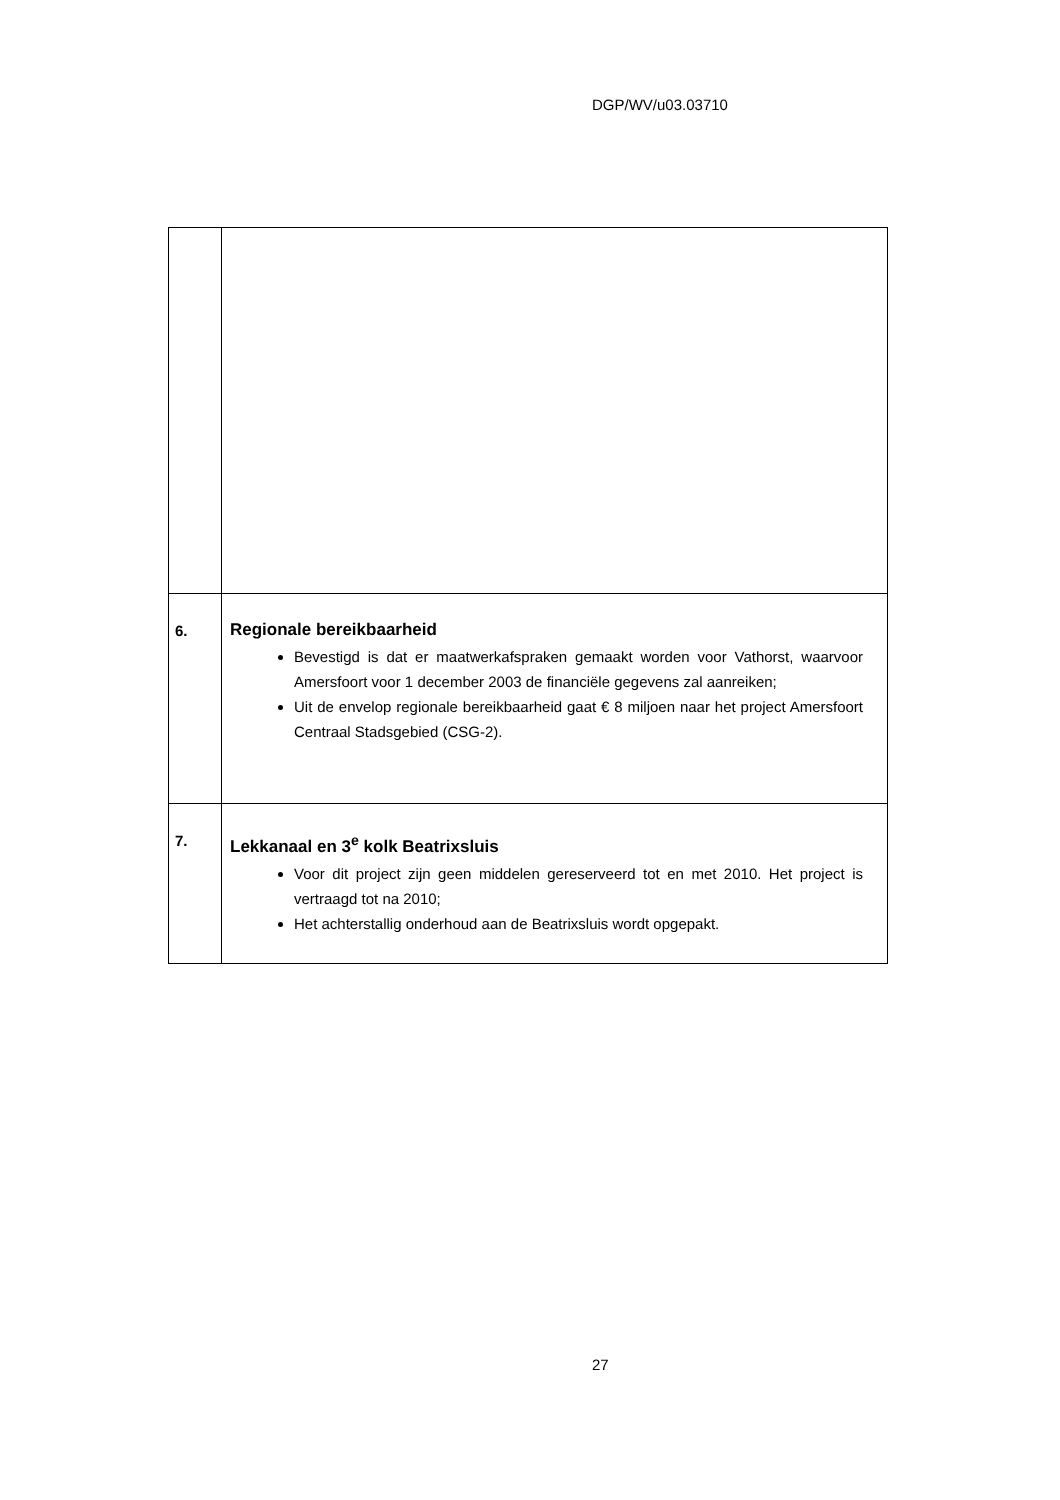DGP/WV/u03.03710
| 6. | Regionale bereikbaarheid Bevestigd is dat er maatwerkafspraken gemaakt worden voor Vathorst, waarvoor Amersfoort voor 1 december 2003 de financiële gegevens zal aanreiken; Uit de envelop regionale bereikbaarheid gaat € 8 miljoen naar het project Amersfoort Centraal Stadsgebied (CSG-2). |
| 7. | Lekkanaal en 3<sup>e</sup> kolk Beatrixsluis Voor dit project zijn geen middelen gereserveerd tot en met 2010. Het project is vertraagd tot na 2010; Het achterstallig onderhoud aan de Beatrixsluis wordt opgepakt. |
27